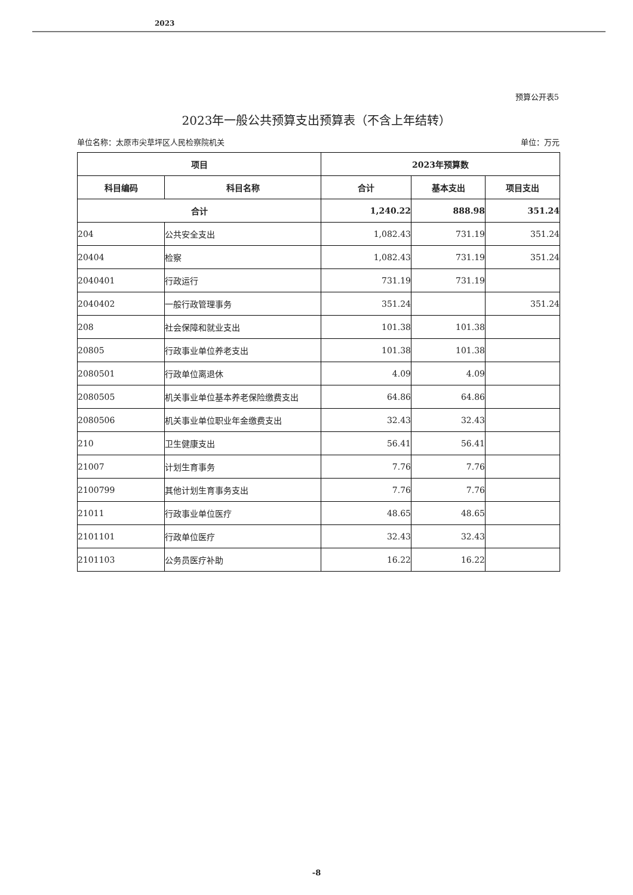2023
预算公开表5
2023年一般公共预算支出预算表（不含上年结转）
单位名称：太原市尖草坪区人民检察院机关 单位：万元
| 项目 | | 2023年预算数 | | |
| --- | --- | --- | --- | --- |
| 科目编码 | 科目名称 | 合计 | 基本支出 | 项目支出 |
| 合计 | | 1,240.22 | 888.98 | 351.24 |
| 204 | 公共安全支出 | 1,082.43 | 731.19 | 351.24 |
| 20404 | 检察 | 1,082.43 | 731.19 | 351.24 |
| 2040401 | 行政运行 | 731.19 | 731.19 | |
| 2040402 | 一般行政管理事务 | 351.24 | | 351.24 |
| 208 | 社会保障和就业支出 | 101.38 | 101.38 | |
| 20805 | 行政事业单位养老支出 | 101.38 | 101.38 | |
| 2080501 | 行政单位离退休 | 4.09 | 4.09 | |
| 2080505 | 机关事业单位基本养老保险缴费支出 | 64.86 | 64.86 | |
| 2080506 | 机关事业单位职业年金缴费支出 | 32.43 | 32.43 | |
| 210 | 卫生健康支出 | 56.41 | 56.41 | |
| 21007 | 计划生育事务 | 7.76 | 7.76 | |
| 2100799 | 其他计划生育事务支出 | 7.76 | 7.76 | |
| 21011 | 行政事业单位医疗 | 48.65 | 48.65 | |
| 2101101 | 行政单位医疗 | 32.43 | 32.43 | |
| 2101103 | 公务员医疗补助 | 16.22 | 16.22 | |
-8